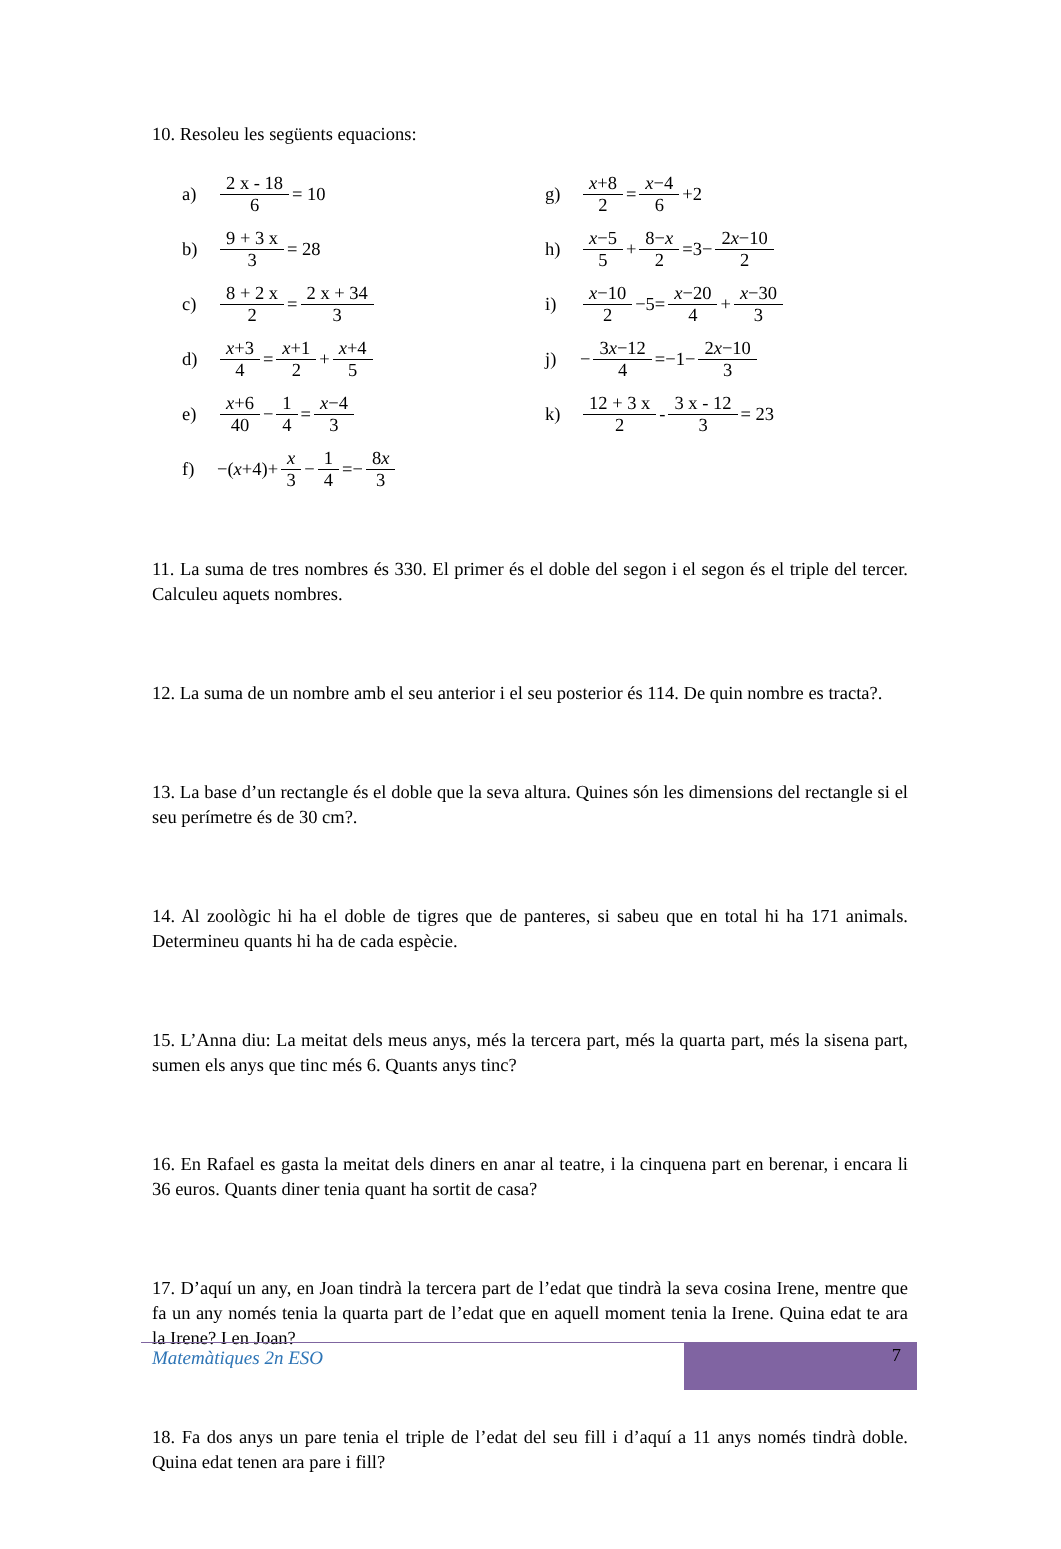10. Resoleu les següents equacions:
a) 2 x - 18 6 = 10
b) 9 + 3 x 3 = 28
c) 8 + 2 x 2 = 2 x + 34 3
d) x+3 4 = x+1 2 + x+4 5
e) x+6 40 − 1 4 = x−4 3
f) −(x +4)+ x 3 − 1 4 =− 8x 3
g) x+8 2 = x−4 6 +2
h) x−5 5 + 8−x 2 =3− 2x−10 2
i) x−10 2 −5= x−20 4 + x−30 3
j) − 3x−12 4 =−1− 2x−10 3
k) 12 + 3 x 2 - 3 x - 12 3 = 23
11. La suma de tres nombres és 330. El primer és el doble del segon i el segon és el triple del tercer. Calculeu aquets nombres.
12. La suma de un nombre amb el seu anterior i el seu posterior és 114. De quin nombre es tracta?.
13. La base d’un rectangle és el doble que la seva altura. Quines són les dimensions del rectangle si el seu perímetre és de 30 cm?.
14. Al zoològic hi ha el doble de tigres que de panteres, si sabeu que en total hi ha 171 animals. Determineu quants hi ha de cada espècie.
15. L’Anna diu: La meitat dels meus anys, més la tercera part, més la quarta part, més la sisena part, sumen els anys que tinc més 6. Quants anys tinc?
16. En Rafael es gasta la meitat dels diners en anar al teatre, i la cinquena part en berenar, i encara li 36 euros. Quants diner tenia quant ha sortit de casa?
17. D’aquí un any, en Joan tindrà la tercera part de l’edat que tindrà la seva cosina Irene, mentre que fa un any només tenia la quarta part de l’edat que en aquell moment tenia la Irene. Quina edat te ara la Irene? I en Joan?
18. Fa dos anys un pare tenia el triple de l’edat del seu fill i d’aquí a 11 anys només tindrà doble. Quina edat tenen ara pare i fill?
Matemàtiques 2n ESO
7